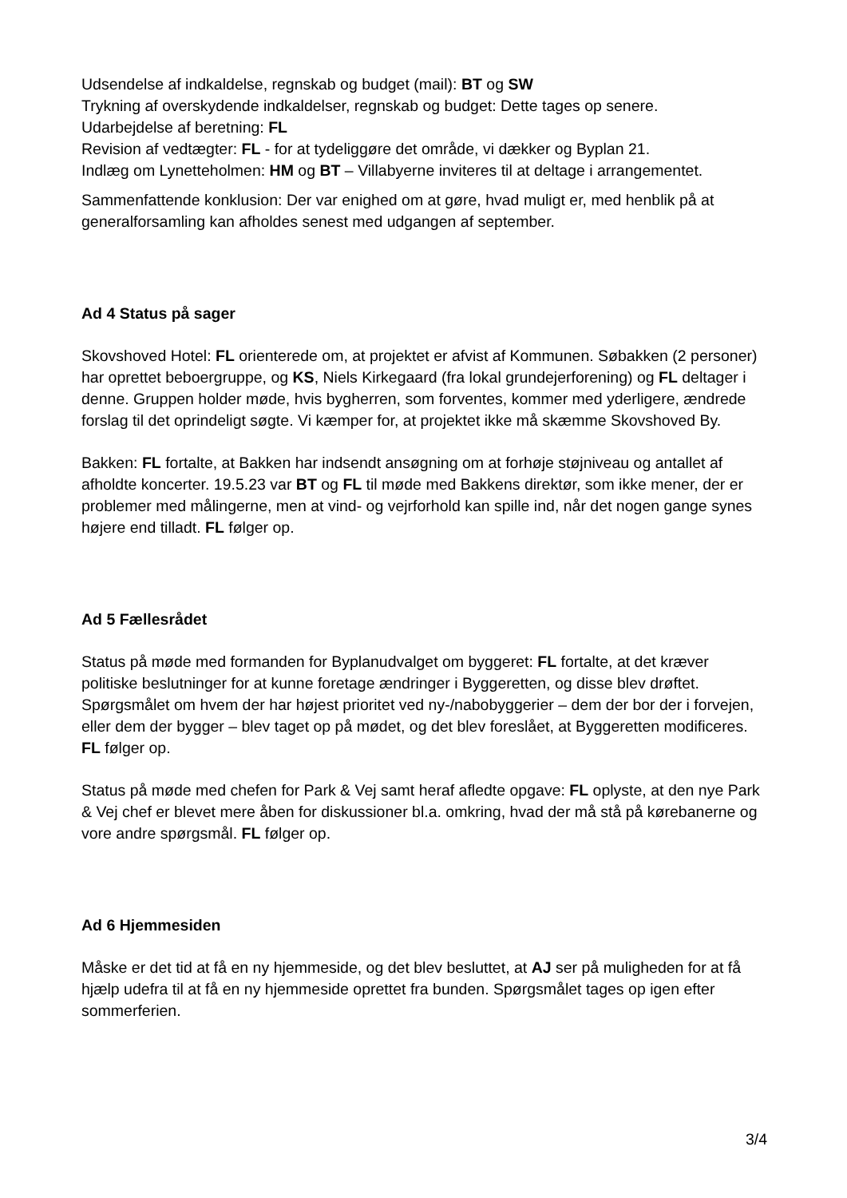Udsendelse af indkaldelse, regnskab og budget (mail): BT og SW
Trykning af overskydende indkaldelser, regnskab og budget: Dette tages op senere.
Udarbejdelse af beretning: FL
Revision af vedtægter: FL - for at tydeliggøre det område, vi dækker og Byplan 21.
Indlæg om Lynetteholmen: HM og BT – Villabyerne inviteres til at deltage i arrangementet.
Sammenfattende konklusion: Der var enighed om at gøre, hvad muligt er, med henblik på at generalforsamling kan afholdes senest med udgangen af september.
Ad 4 Status på sager
Skovshoved Hotel: FL orienterede om, at projektet er afvist af Kommunen. Søbakken (2 personer) har oprettet beboergruppe, og KS, Niels Kirkegaard (fra lokal grundejerforening) og FL deltager i denne. Gruppen holder møde, hvis bygherren, som forventes, kommer med yderligere, ændrede forslag til det oprindeligt søgte. Vi kæmper for, at projektet ikke må skæmme Skovshoved By.
Bakken: FL fortalte, at Bakken har indsendt ansøgning om at forhøje støjniveau og antallet af afholdte koncerter. 19.5.23 var BT og FL til møde med Bakkens direktør, som ikke mener, der er problemer med målingerne, men at vind- og vejrforhold kan spille ind, når det nogen gange synes højere end tilladt. FL følger op.
Ad 5 Fællesrådet
Status på møde med formanden for Byplanudvalget om byggeret: FL fortalte, at det kræver politiske beslutninger for at kunne foretage ændringer i Byggeretten, og disse blev drøftet. Spørgsmålet om hvem der har højest prioritet ved ny-/nabobyggerier – dem der bor der i forvejen, eller dem der bygger – blev taget op på mødet, og det blev foreslået, at Byggeretten modificeres. FL følger op.
Status på møde med chefen for Park & Vej samt heraf afledte opgave: FL oplyste, at den nye Park & Vej chef er blevet mere åben for diskussioner bl.a. omkring, hvad der må stå på kørebanerne og vore andre spørgsmål. FL følger op.
Ad 6 Hjemmesiden
Måske er det tid at få en ny hjemmeside, og det blev besluttet, at AJ ser på muligheden for at få hjælp udefra til at få en ny hjemmeside oprettet fra bunden. Spørgsmålet tages op igen efter sommerferien.
3/4